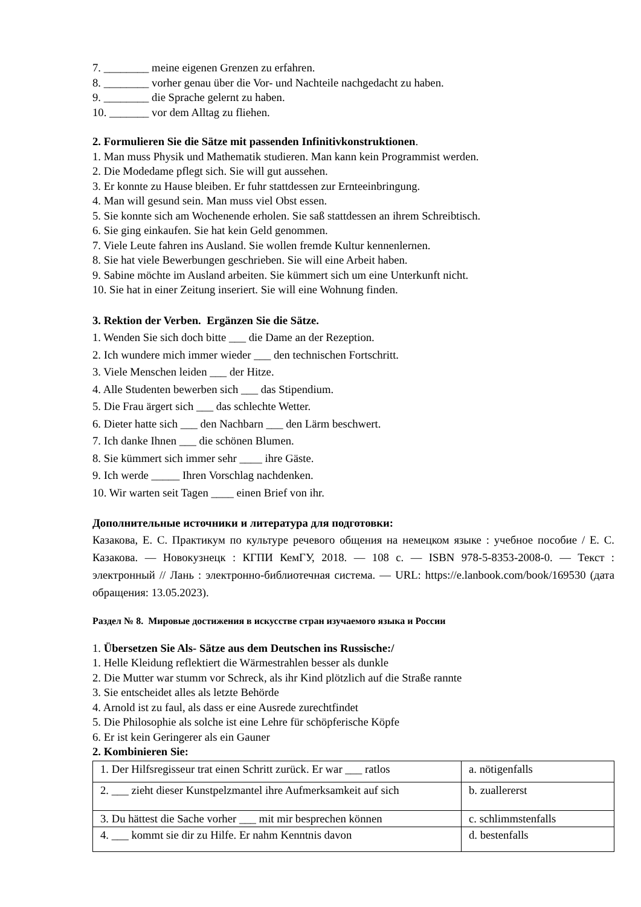7. ________ meine eigenen Grenzen zu erfahren.
8. ________ vorher genau über die Vor- und Nachteile nachgedacht zu haben.
9. ________ die Sprache gelernt zu haben.
10. _______ vor dem Alltag zu fliehen.
2. Formulieren Sie die Sätze mit passenden Infinitivkonstruktionen.
1. Man muss Physik und Mathematik studieren. Man kann kein Programmist werden.
2. Die Modedame pflegt sich. Sie will gut aussehen.
3. Er konnte zu Hause bleiben. Er fuhr stattdessen zur Ernteeinbringung.
4. Man will gesund sein. Man muss viel Obst essen.
5. Sie konnte sich am Wochenende erholen. Sie saß stattdessen an ihrem Schreibtisch.
6. Sie ging einkaufen. Sie hat kein Geld genommen.
7. Viele Leute fahren ins Ausland. Sie wollen fremde Kultur kennenlernen.
8. Sie hat viele Bewerbungen geschrieben. Sie will eine Arbeit haben.
9. Sabine möchte im Ausland arbeiten. Sie kümmert sich um eine Unterkunft nicht.
10. Sie hat in einer Zeitung inseriert. Sie will eine Wohnung finden.
3. Rektion der Verben. Ergänzen Sie die Sätze.
1. Wenden Sie sich doch bitte ___ die Dame an der Rezeption.
2. Ich wundere mich immer wieder ___ den technischen Fortschritt.
3. Viele Menschen leiden ___ der Hitze.
4. Alle Studenten bewerben sich ___ das Stipendium.
5. Die Frau ärgert sich ___ das schlechte Wetter.
6. Dieter hatte sich ___ den Nachbarn ___ den Lärm beschwert.
7. Ich danke Ihnen ___ die schönen Blumen.
8. Sie kümmert sich immer sehr ____ ihre Gäste.
9. Ich werde _____ Ihren Vorschlag nachdenken.
10. Wir warten seit Tagen ____ einen Brief von ihr.
Дополнительные источники и литература для подготовки:
Казакова, Е. С. Практикум по культуре речевого общения на немецком языке : учебное пособие / Е. С. Казакова. — Новокузнецк : КГПИ КемГУ, 2018. — 108 с. — ISBN 978-5-8353-2008-0. — Текст : электронный // Лань : электронно-библиотечная система. — URL: https://e.lanbook.com/book/169530 (дата обращения: 13.05.2023).
Раздел № 8. Мировые достижения в искусстве стран изучаемого языка и России
1. Übersetzen Sie Als- Sätze aus dem Deutschen ins Russische:/
1. Helle Kleidung reflektiert die Wärmestrahlen besser als dunkle
2. Die Mutter war stumm vor Schreck, als ihr Kind plötzlich auf die Straße rannte
3. Sie entscheidet alles als letzte Behörde
4. Arnold ist zu faul, als dass er eine Ausrede zurechtfindet
5. Die Philosophie als solche ist eine Lehre für schöpferische Köpfe
6. Er ist kein Geringerer als ein Gauner
2. Kombinieren Sie:
| 1. Der Hilfsregisseur trat einen Schritt zurück. Er war ___ ratlos | a. nötigenfalls |
| 2. ___ zieht dieser Kunstpelzmantel ihre Aufmerksamkeit auf sich | b. zuallererst |
| 3. Du hättest die Sache vorher ___ mit mir besprechen können | c. schlimmstenfalls |
| 4. ___ kommt sie dir zu Hilfe. Er nahm Kenntnis davon | d. bestenfalls |